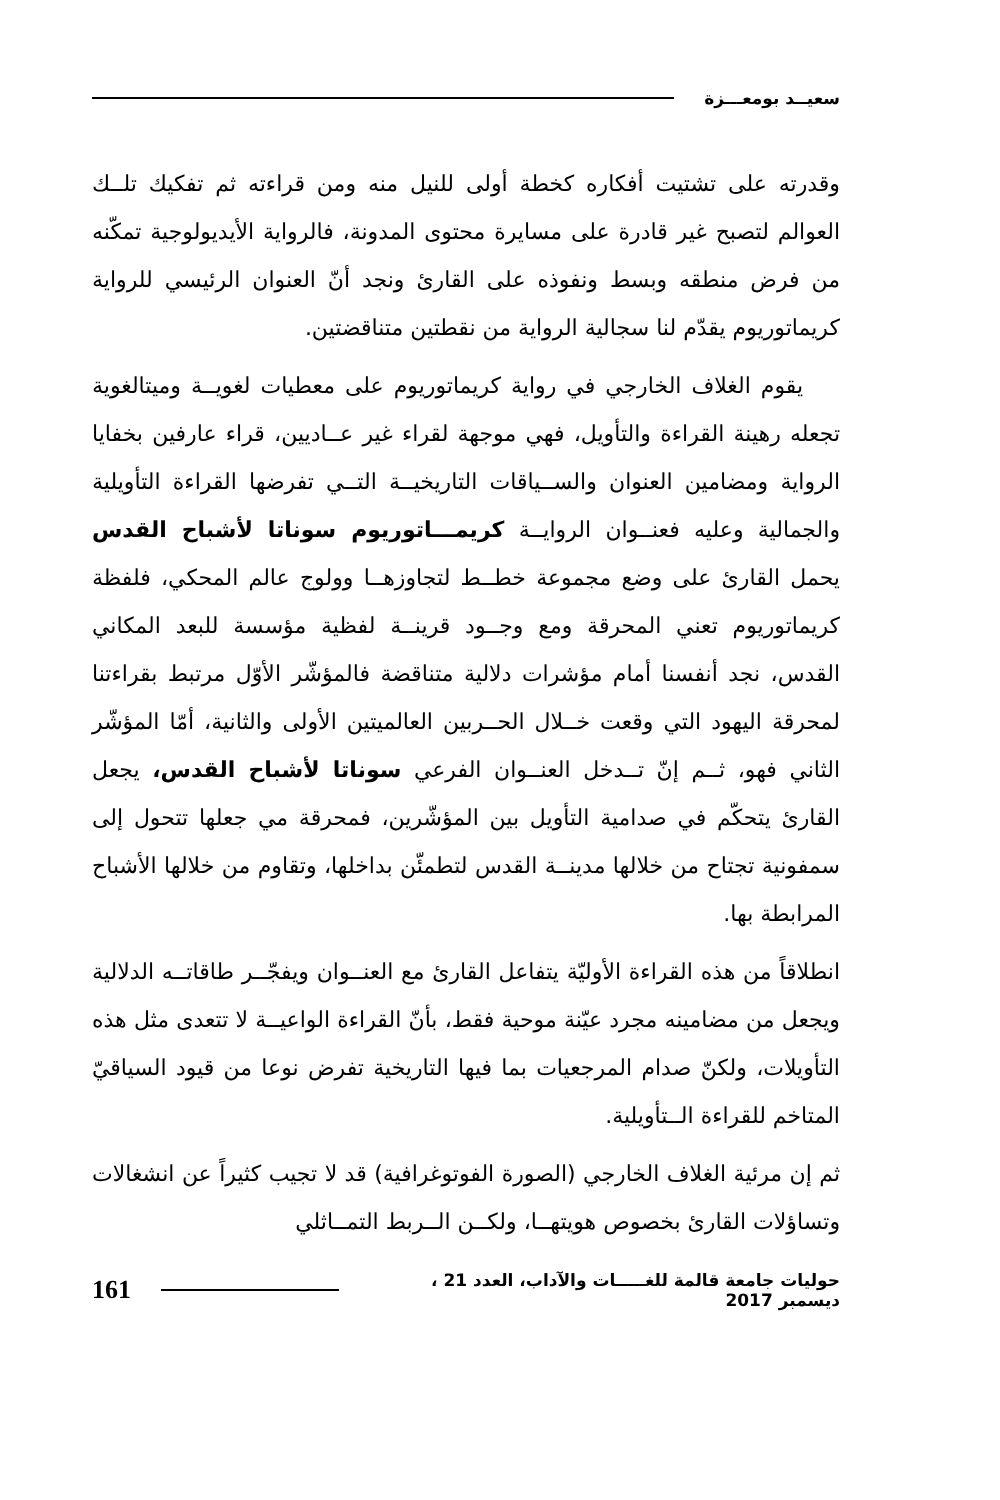سعيــد بومعـــزة
وقدرته على تشتيت أفكاره كخطة أولى للنيل منه ومن قراءته ثم تفكيك تلــك العوالم لتصبح غير قادرة على مسايرة محتوى المدونة، فالرواية الأيديولوجية تمكّنه من فرض منطقه وبسط ونفوذه على القارئ ونجد أنّ العنوان الرئيسي للرواية كريماتوريوم يقدّم لنا سجالية الرواية من نقطتين متناقضتين.
يقوم الغلاف الخارجي في رواية كريماتوريوم على معطيات لغويــة وميتالغوية تجعله رهينة القراءة والتأويل، فهي موجهة لقراء غير عــاديين، قراء عارفين بخفايا الرواية ومضامين العنوان والســياقات التاريخيــة التــي تفرضها القراءة التأويلية والجمالية وعليه فعنــوان الروايــة كريمـــاتوريوم سوناتا لأشباح القدس يحمل القارئ على وضع مجموعة خطــط لتجاوزهــا وولوج عالم المحكي، فلفظة كريماتوريوم تعني المحرقة ومع وجــود قرينــة لفظية مؤسسة للبعد المكاني القدس، نجد أنفسنا أمام مؤشرات دلالية متناقضة فالمؤشّر الأوّل مرتبط بقراءتنا لمحرقة اليهود التي وقعت خــلال الحــربين العالميتين الأولى والثانية، أمّا المؤشّر الثاني فهو، ثــم إنّ تــدخل العنــوان الفرعي سوناتا لأشباح القدس، يجعل القارئ يتحكّم في صدامية التأويل بين المؤشّرين، فمحرقة مي جعلها تتحول إلى سمفونية تجتاح من خلالها مدينــة القدس لتطمئّن بداخلها، وتقاوم من خلالها الأشباح المرابطة بها.
انطلاقاً من هذه القراءة الأوليّة يتفاعل القارئ مع العنــوان ويفجّــر طاقاتــه الدلالية ويجعل من مضامينه مجرد عيّنة موحية فقط، بأنّ القراءة الواعيــة لا تتعدى مثل هذه التأويلات، ولكنّ صدام المرجعيات بما فيها التاريخية تفرض نوعا من قيود السياقيّ المتاخم للقراءة الــتأويلية.
ثم إن مرئية الغلاف الخارجي (الصورة الفوتوغرافية) قد لا تجيب كثيراً عن انشغالات وتساؤلات القارئ بخصوص هويتهــا، ولكــن الــربط التمــاثلي
حوليات جامعة قالمة للغـــــات والآداب، العدد 21 ، ديسمبر 2017 161